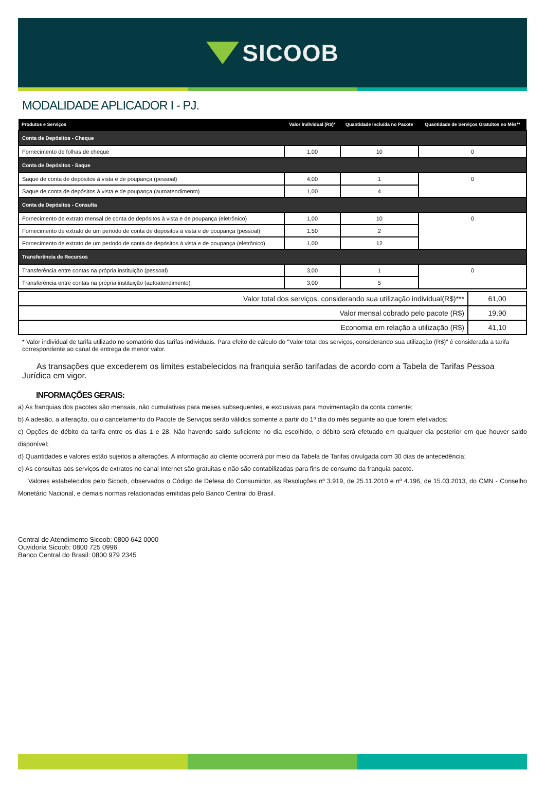SICOOB
MODALIDADE APLICADOR I - PJ.
| Produtos e Serviços | Valor Individual (R$)* | Quantidade Incluída no Pacote | Quantidade de Serviços Gratuitos no Mês** |
| --- | --- | --- | --- |
| Conta de Depósitos - Cheque | | | |
| Fornecimento de folhas de cheque | 1,00 | 10 | 0 |
| Conta de Depósitos - Saque | | | |
| Saque de conta de depósitos à vista e de poupança (pessoal) | 4,00 | 1 | 0 |
| Saque de conta de depósitos à vista e de poupança (autoatendimento) | 1,00 | 4 | |
| Conta de Depósitos - Consulta | | | |
| Fornecimento de extrato mensal de conta de depósitos à vista e de poupança (eletrônico) | 1,00 | 10 | 0 |
| Fornecimento de extrato de um período de conta de depósitos à vista e de poupança (pessoal) | 1,50 | 2 | |
| Fornecimento de extrato de um período de conta de depósitos à vista e de poupança (eletrônico) | 1,00 | 12 | |
| Transferência de Recursos | | | |
| Transferência entre contas na própria instituição (pessoal) | 3,00 | 1 | 0 |
| Transferência entre contas na própria instituição (autoatendimento) | 3,00 | 5 | |
| Valor total dos serviços, considerando sua utilização individual(R$)*** | 61,00 |
| Valor mensal cobrado pelo pacote (R$) | 19,90 |
| Economia em relação a utilização (R$) | 41,10 |
* Valor individual de tarifa utilizado no somatório das tarifas individuais. Para efeito de cálculo do "Valor total dos serviços, considerando sua utilização (R$)" é considerada a tarifa correspondente ao canal de entrega de menor valor.
As transações que excederem os limites estabelecidos na franquia serão tarifadas de acordo com a Tabela de Tarifas Pessoa Jurídica em vigor.
INFORMAÇÕES GERAIS:
a) As franquias dos pacotes são mensais, não cumulativas para meses subsequentes, e exclusivas para movimentação da conta corrente;
b) A adesão, a alteração, ou o cancelamento do Pacote de Serviços serão válidos somente a partir do 1º dia do mês seguinte ao que forem efetivados;
c) Opções de débito da tarifa entre os dias 1 e 28. Não havendo saldo suficiente no dia escolhido, o débito será efetuado em qualquer dia posterior em que houver saldo disponível;
d) Quantidades e valores estão sujeitos a alterações. A informação ao cliente ocorrerá por meio da Tabela de Tarifas divulgada com 30 dias de antecedência;
e) As consultas aos serviços de extratos no canal Internet são gratuitas e não são contabilizadas para fins de consumo da franquia pacote.
Valores estabelecidos pelo Sicoob, observados o Código de Defesa do Consumidor, as Resoluções nº 3.919, de 25.11.2010 e nº 4.196, de 15.03.2013, do CMN - Conselho Monetário Nacional, e demais normas relacionadas emitidas pelo Banco Central do Brasil.
Central de Atendimento Sicoob: 0800 642 0000
Ouvidoria Sicoob: 0800 725 0996
Banco Central do Brasil: 0800 979 2345